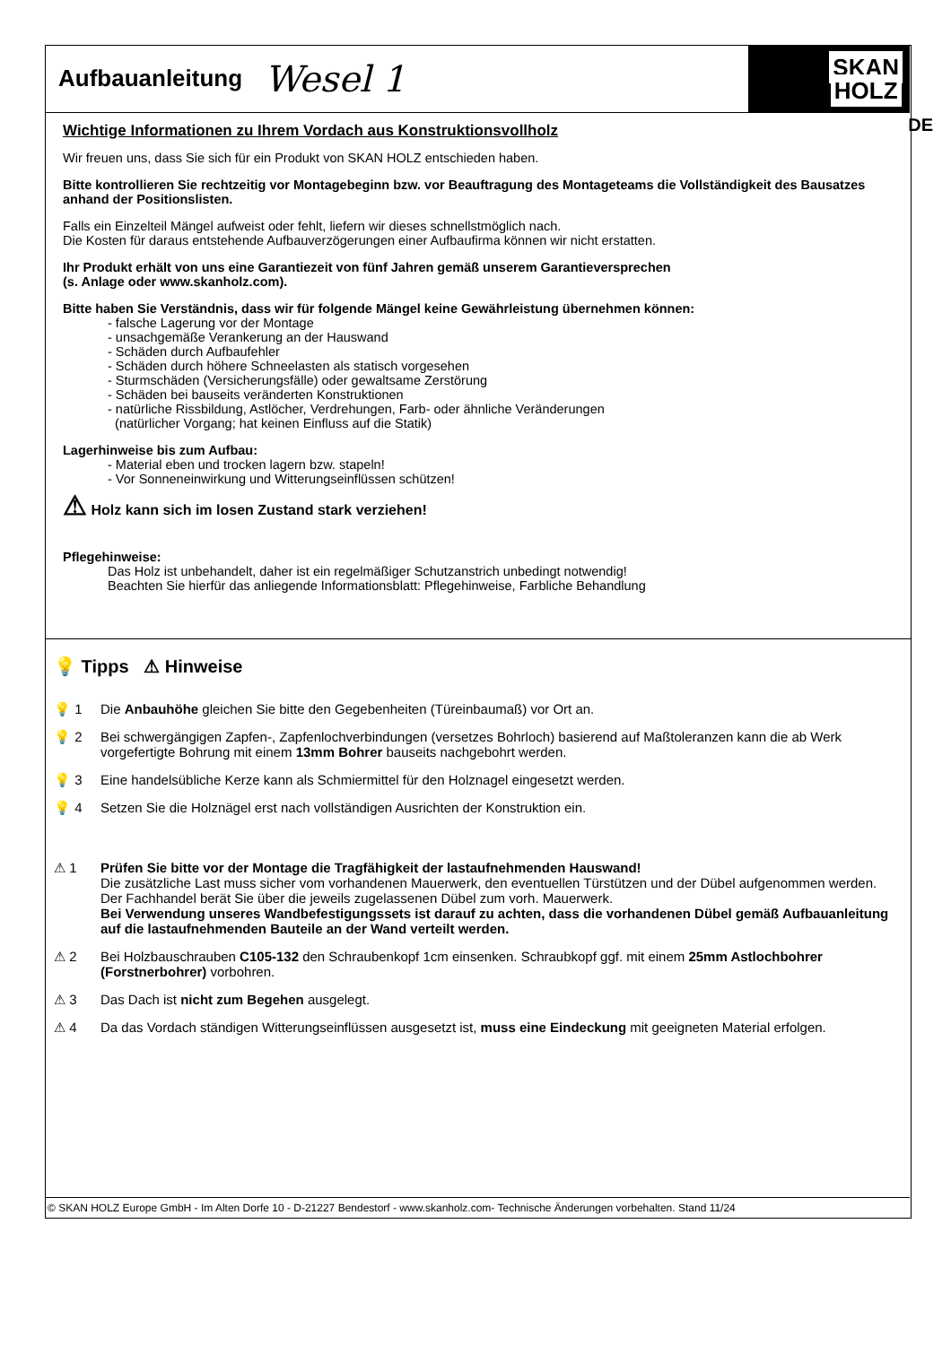Aufbauanleitung
Wesel 1
SKAN
HOLZ
DE
Wichtige Informationen zu Ihrem Vordach aus Konstruktionsvollholz
Wir freuen uns, dass Sie sich für ein Produkt von SKAN HOLZ entschieden haben.
Bitte kontrollieren Sie rechtzeitig vor Montagebeginn bzw. vor Beauftragung des Montageteams die Vollständigkeit des Bausatzes anhand der Positionslisten.
Falls ein Einzelteil Mängel aufweist oder fehlt, liefern wir dieses schnellstmöglich nach.
Die Kosten für daraus entstehende Aufbauverzögerungen einer Aufbaufirma können wir nicht erstatten.
Ihr Produkt erhält von uns eine Garantiezeit von fünf Jahren gemäß unserem Garantieversprechen
(s. Anlage oder www.skanholz.com).
Bitte haben Sie Verständnis, dass wir für folgende Mängel keine Gewährleistung übernehmen können:
- falsche Lagerung vor der Montage
- unsachgemäße Verankerung an der Hauswand
- Schäden durch Aufbaufehler
- Schäden durch höhere Schneelasten als statisch vorgesehen
- Sturmschäden (Versicherungsfälle) oder gewaltsame Zerstörung
- Schäden bei bauseits veränderten Konstruktionen
- natürliche Rissbildung, Astlöcher, Verdrehungen, Farb- oder ähnliche Veränderungen
(natürlicher Vorgang; hat keinen Einfluss auf die Statik)
Lagerhinweise bis zum Aufbau:
- Material eben und trocken lagern bzw. stapeln!
- Vor Sonneneinwirkung und Witterungseinflüssen schützen!
⚠ Holz kann sich im losen Zustand stark verziehen!
Pflegehinweise:
Das Holz ist unbehandelt, daher ist ein regelmäßiger Schutzanstrich unbedingt notwendig!
Beachten Sie hierfür das anliegende Informationsblatt: Pflegehinweise, Farbliche Behandlung
💡 Tipps ⚠ Hinweise
💡 1 Die Anbauhöhe gleichen Sie bitte den Gegebenheiten (Türeinbaumaß) vor Ort an.
💡 2 Bei schwergängigen Zapfen-, Zapfenlochverbindungen (versetzes Bohrloch) basierend auf Maßtoleranzen kann die ab Werk vorgefertigte Bohrung mit einem 13mm Bohrer bauseits nachgebohrt werden.
💡 3 Eine handelsübliche Kerze kann als Schmiermittel für den Holznagel eingesetzt werden.
💡 4 Setzen Sie die Holznägel erst nach vollständigen Ausrichten der Konstruktion ein.
⚠ 1 Prüfen Sie bitte vor der Montage die Tragfähigkeit der lastaufnehmenden Hauswand!
Die zusätzliche Last muss sicher vom vorhandenen Mauerwerk, den eventuellen Türstützen und der Dübel aufgenommen werden. Der Fachhandel berät Sie über die jeweils zugelassenen Dübel zum vorh. Mauerwerk.
Bei Verwendung unseres Wandbefestigungssets ist darauf zu achten, dass die vorhandenen Dübel gemäß Aufbauanleitung auf die lastaufnehmenden Bauteile an der Wand verteilt werden.
⚠ 2 Bei Holzbauschrauben C105-132 den Schraubenkopf 1cm einsenken. Schraubkopf ggf. mit einem 25mm Astlochbohrer (Forstnerbohrer) vorbohren.
⚠ 3 Das Dach ist nicht zum Begehen ausgelegt.
⚠ 4 Da das Vordach ständigen Witterungseinflüssen ausgesetzt ist, muss eine Eindeckung mit geeigneten Material erfolgen.
© SKAN HOLZ Europe GmbH - Im Alten Dorfe 10 - D-21227 Bendestorf - www.skanholz.com- Technische Änderungen vorbehalten. Stand 11/24